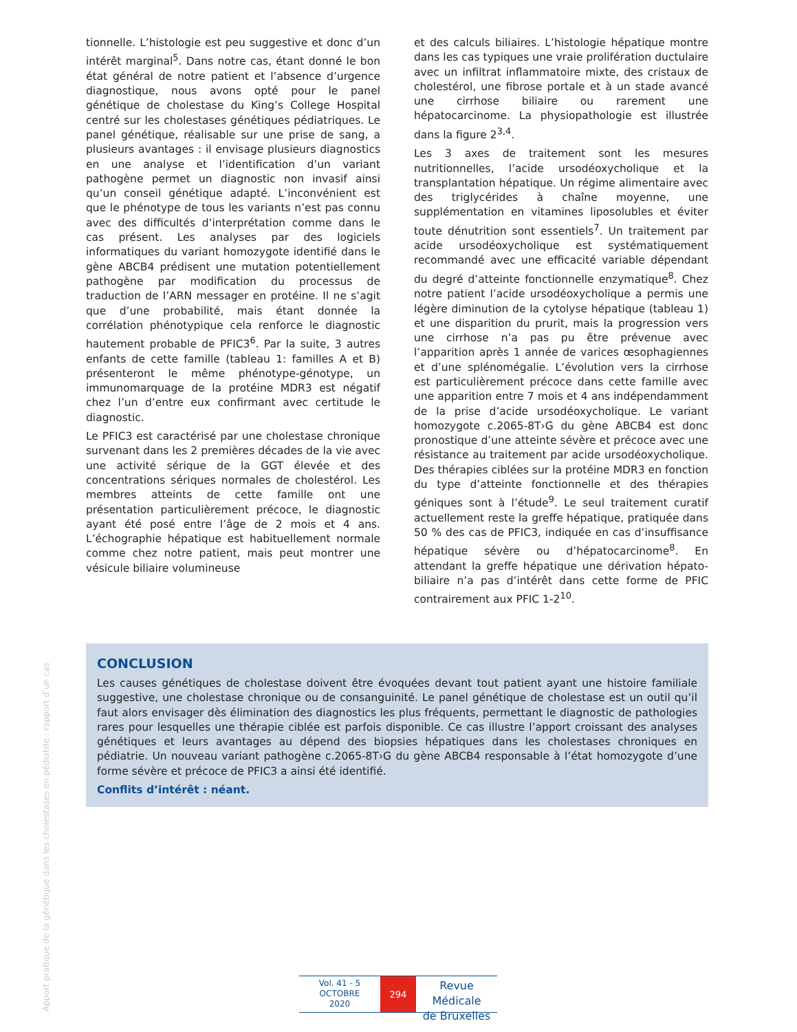tionnelle. L’histologie est peu suggestive et donc d’un intérêt marginal<sup>5</sup>. Dans notre cas, étant donné le bon état général de notre patient et l’absence d’urgence diagnostique, nous avons opté pour le panel génétique de cholestase du King’s College Hospital centré sur les cholestases génétiques pédiatriques. Le panel génétique, réalisable sur une prise de sang, a plusieurs avantages : il envisage plusieurs diagnostics en une analyse et l’identification d’un variant pathogène permet un diagnostic non invasif ainsi qu’un conseil génétique adapté. L’inconvénient est que le phénotype de tous les variants n’est pas connu avec des difficultés d’interprétation comme dans le cas présent. Les analyses par des logiciels informatiques du variant homozygote identifié dans le gène ABCB4 prédisent une mutation potentiellement pathogène par modification du processus de traduction de l’ARN messager en protéine. Il ne s’agit que d’une probabilité, mais étant donnée la corrélation phénotypique cela renforce le diagnostic hautement probable de PFIC3<sup>6</sup>. Par la suite, 3 autres enfants de cette famille (tableau 1: familles A et B) présenteront le même phénotype-génotype, un immunomarquage de la protéine MDR3 est négatif chez l’un d’entre eux confirmant avec certitude le diagnostic.
Le PFIC3 est caractérisé par une cholestase chronique survenant dans les 2 premières décades de la vie avec une activité sérique de la GGT élevée et des concentrations sériques normales de cholestérol. Les membres atteints de cette famille ont une présentation particulièrement précoce, le diagnostic ayant été posé entre l’âge de 2 mois et 4 ans. L’échographie hépatique est habituellement normale comme chez notre patient, mais peut montrer une vésicule biliaire volumineuse
et des calculs biliaires. L’histologie hépatique montre dans les cas typiques une vraie prolifération ductulaire avec un infiltrat inflammatoire mixte, des cristaux de cholestérol, une fibrose portale et à un stade avancé une cirrhose biliaire ou rarement une hépatocarcinome. La physiopathologie est illustrée dans la figure 2<sup>3,4</sup>.
Les 3 axes de traitement sont les mesures nutritionnelles, l’acide ursodéoxycholique et la transplantation hépatique. Un régime alimentaire avec des triglycérides à chaîne moyenne, une supplémentation en vitamines liposolubles et éviter toute dénutrition sont essentiels<sup>7</sup>. Un traitement par acide ursodéoxycholique est systématiquement recommandé avec une efficacité variable dépendant du degré d’atteinte fonctionnelle enzymatique<sup>8</sup>. Chez notre patient l’acide ursodéoxycholique a permis une légère diminution de la cytolyse hépatique (tableau 1) et une disparition du prurit, mais la progression vers une cirrhose n’a pas pu être prévenue avec l’apparition après 1 année de varices œsophagiennes et d’une splénomégalie. L’évolution vers la cirrhose est particulièrement précoce dans cette famille avec une apparition entre 7 mois et 4 ans indépendamment de la prise d’acide ursodéoxycholique. Le variant homozygote c.2065-8T›G du gène ABCB4 est donc pronostique d’une atteinte sévère et précoce avec une résistance au traitement par acide ursodéoxycholique. Des thérapies ciblées sur la protéine MDR3 en fonction du type d’atteinte fonctionnelle et des thérapies géniques sont à l’étude<sup>9</sup>. Le seul traitement curatif actuellement reste la greffe hépatique, pratiquée dans 50 % des cas de PFIC3, indiquée en cas d’insuffisance hépatique sévère ou d’hépatocarcinome<sup>8</sup>. En attendant la greffe hépatique une dérivation hépato-biliaire n’a pas d’intérêt dans cette forme de PFIC contrairement aux PFIC 1-2<sup>10</sup>.
CONCLUSION
Les causes génétiques de cholestase doivent être évoquées devant tout patient ayant une histoire familiale suggestive, une cholestase chronique ou de consanguinité. Le panel génétique de cholestase est un outil qu’il faut alors envisager dès élimination des diagnostics les plus fréquents, permettant le diagnostic de pathologies rares pour lesquelles une thérapie ciblée est parfois disponible. Ce cas illustre l’apport croissant des analyses génétiques et leurs avantages au dépend des biopsies hépatiques dans les cholestases chroniques en pédiatrie. Un nouveau variant pathogène c.2065-8T›G du gène ABCB4 responsable à l’état homozygote d’une forme sévère et précoce de PFIC3 a ainsi été identifié.
Conflits d’intérêt : néant.
Apport pratique de la génétique dans les cholestases en pédiatrie : rapport d’un cas
Vol. 41 - 5
OCTOBRE
2020
294
Revue Médicale
de Bruxelles